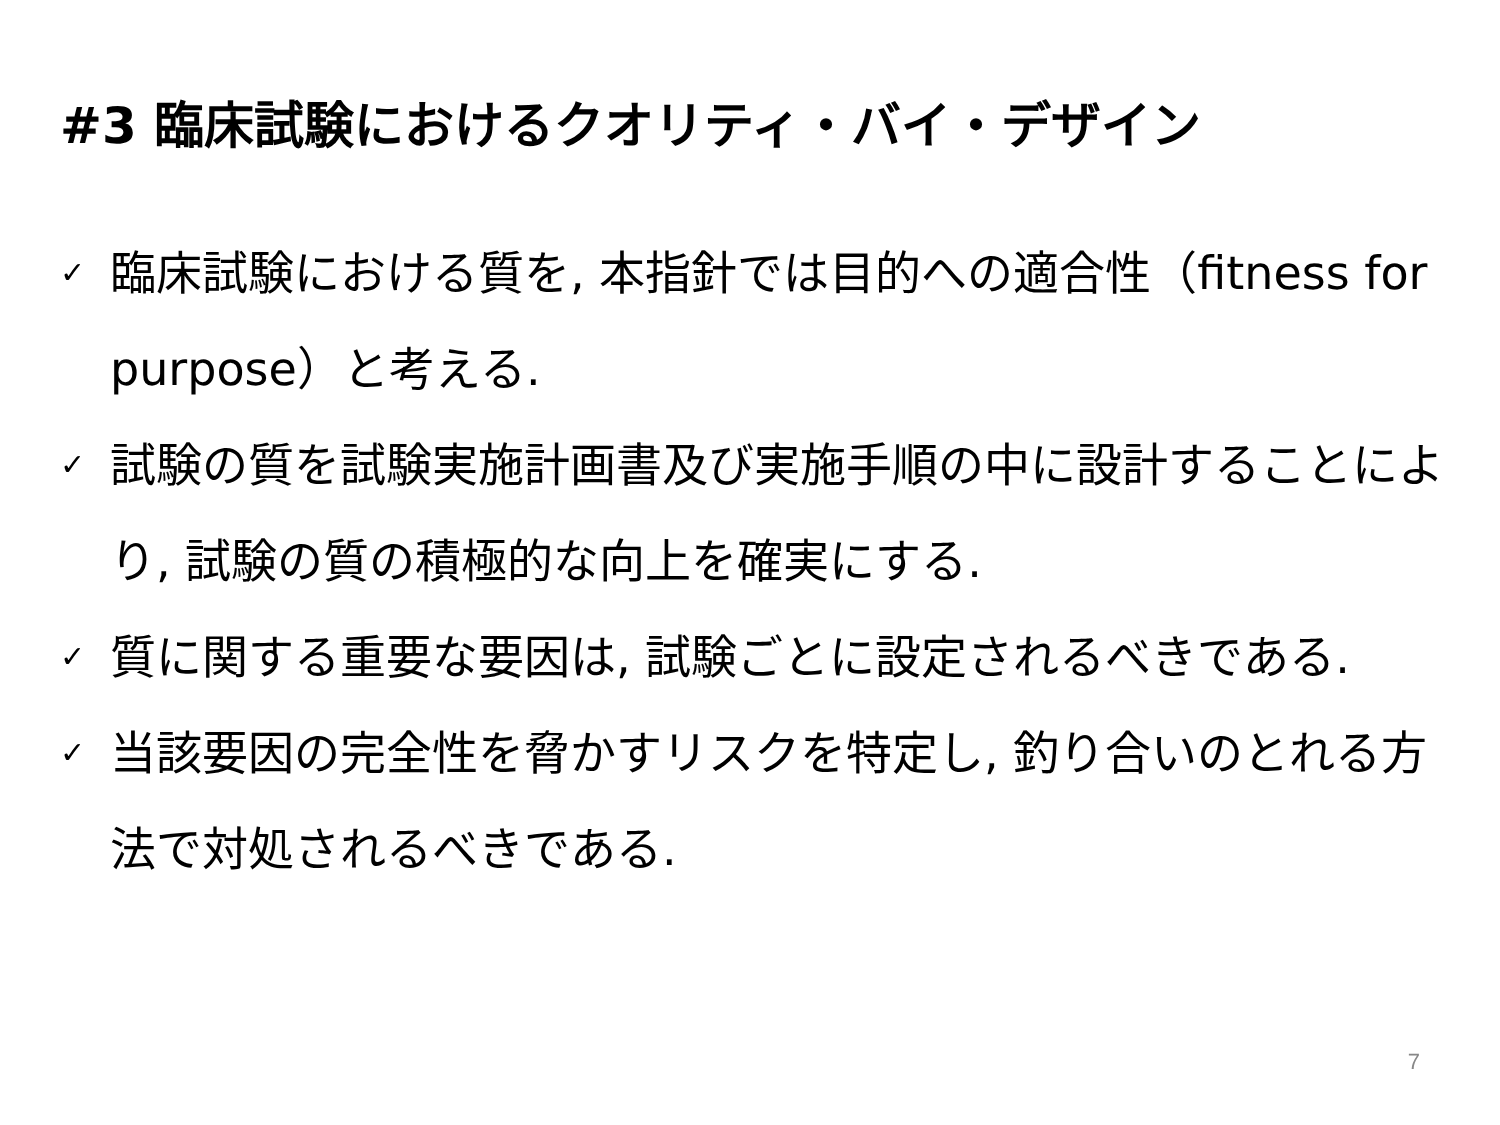#3 臨床試験におけるクオリティ・バイ・デザイン
✓ 臨床試験における質を, 本指針では目的への適合性（fitness for purpose）と考える.
✓ 試験の質を試験実施計画書及び実施手順の中に設計することにより, 試験の質の積極的な向上を確実にする.
✓ 質に関する重要な要因は, 試験ごとに設定されるべきである.
✓ 当該要因の完全性を脅かすリスクを特定し, 釣り合いのとれる方法で対処されるべきである.
7